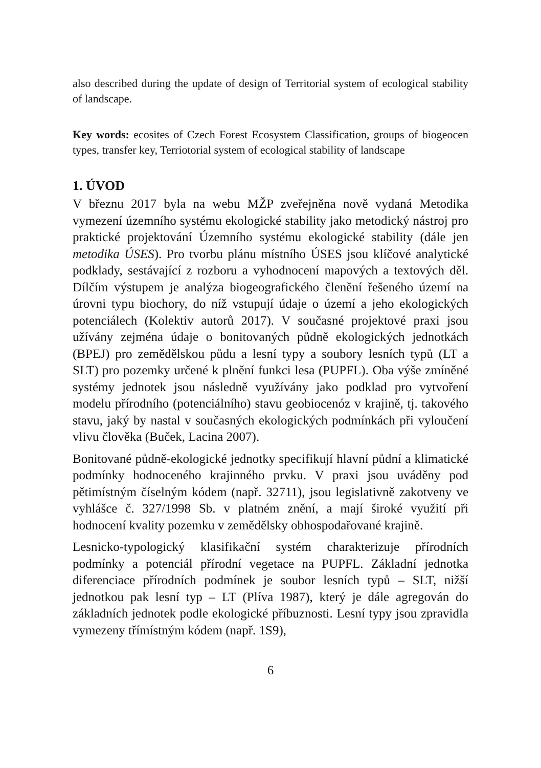also described during the update of design of Territorial system of ecological stability of landscape.
Key words: ecosites of Czech Forest Ecosystem Classification, groups of biogeocen types, transfer key, Terriotorial system of ecological stability of landscape
1. ÚVOD
V březnu 2017 byla na webu MŽP zveřejněna nově vydaná Metodika vymezení územního systému ekologické stability jako metodický nástroj pro praktické projektování Územního systému ekologické stability (dále jen metodika ÚSES). Pro tvorbu plánu místního ÚSES jsou klíčové analytické podklady, sestávající z rozboru a vyhodnocení mapových a textových děl. Dílčím výstupem je analýza biogeografického členění řešeného území na úrovni typu biochory, do níž vstupují údaje o území a jeho ekologických potenciálech (Kolektiv autorů 2017). V současné projektové praxi jsou užívány zejména údaje o bonitovaných půdně ekologických jednotkách (BPEJ) pro zemědělskou půdu a lesní typy a soubory lesních typů (LT a SLT) pro pozemky určené k plnění funkci lesa (PUPFL). Oba výše zmíněné systémy jednotek jsou následně využívány jako podklad pro vytvoření modelu přírodního (potenciálního) stavu geobiocenóz v krajině, tj. takového stavu, jaký by nastal v současných ekologických podmínkách při vyloučení vlivu člověka (Buček, Lacina 2007).
Bonitované půdně-ekologické jednotky specifikují hlavní půdní a klimatické podmínky hodnoceného krajinného prvku. V praxi jsou uváděny pod pětimístným číselným kódem (např. 32711), jsou legislativně zakotveny ve vyhlášce č. 327/1998 Sb. v platném znění, a mají široké využití při hodnocení kvality pozemku v zemědělsky obhospodařované krajině.
Lesnicko-typologický klasifikační systém charakterizuje přírodních podmínky a potenciál přírodní vegetace na PUPFL. Základní jednotka diferenciace přírodních podmínek je soubor lesních typů – SLT, nižší jednotkou pak lesní typ – LT (Plíva 1987), který je dále agregován do základních jednotek podle ekologické příbuznosti. Lesní typy jsou zpravidla vymezeny třímístným kódem (např. 1S9),
6